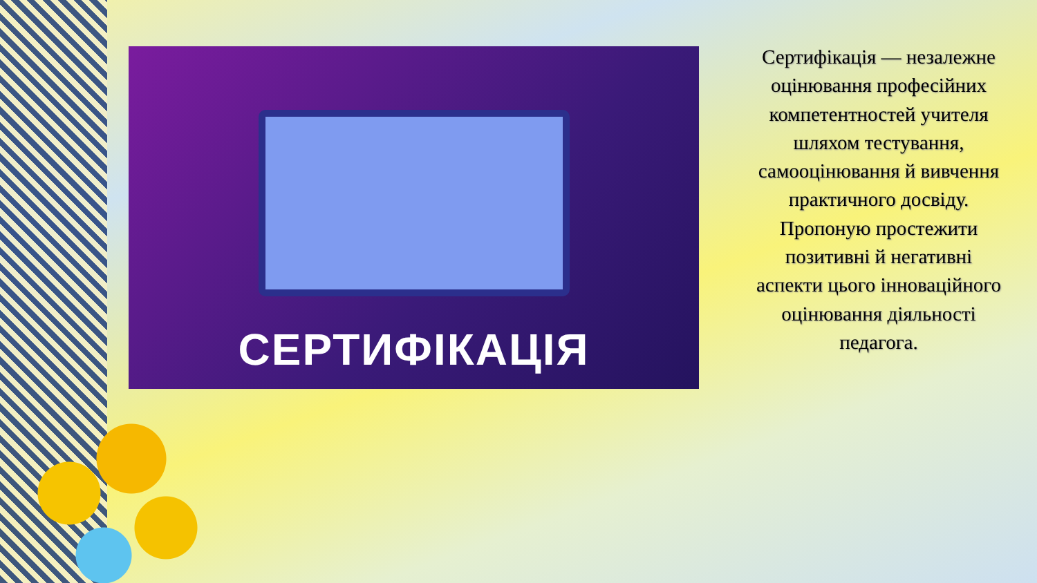СЕРТИФІКАЦІЯ
Сертифікація — незалежне оцінювання професійних компетентностей учителя шляхом тестування, самооцінювання й вивчення практичного досвіду. Пропоную простежити позитивні й негативні аспекти цього інноваційного оцінювання діяльності педагога.